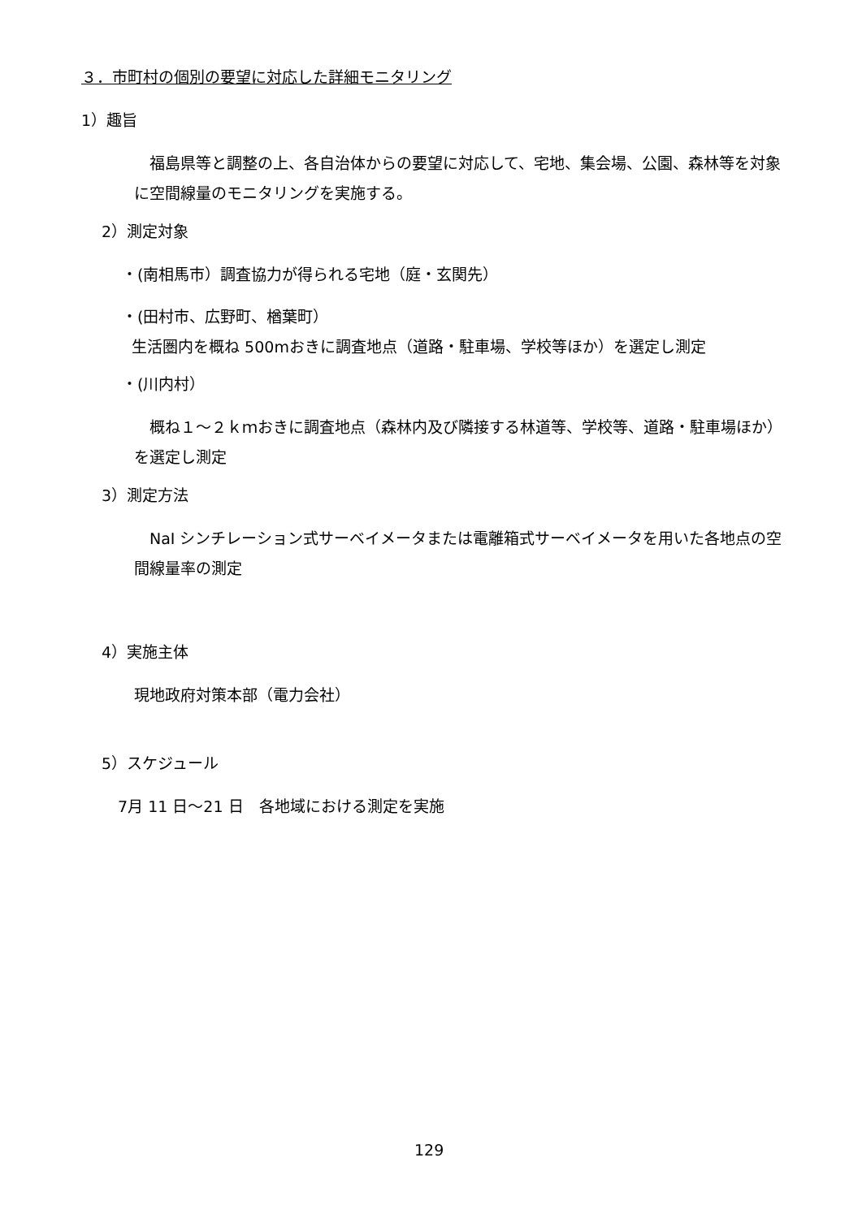３．市町村の個別の要望に対応した詳細モニタリング
1）趣旨
　福島県等と調整の上、各自治体からの要望に対応して、宅地、集会場、公園、森林等を対象に空間線量のモニタリングを実施する。
2）測定対象
・(南相馬市）調査協力が得られる宅地（庭・玄関先）
・(田村市、広野町、楢葉町）
生活圏内を概ね 500mおきに調査地点（道路・駐車場、学校等ほか）を選定し測定
・(川内村）
　概ね１～２ｋｍおきに調査地点（森林内及び隣接する林道等、学校等、道路・駐車場ほか）を選定し測定
3）測定方法
　NaI シンチレーション式サーベイメータまたは電離箱式サーベイメータを用いた各地点の空間線量率の測定
4）実施主体
現地政府対策本部（電力会社）
5）スケジュール
7月 11 日～21 日　各地域における測定を実施
129